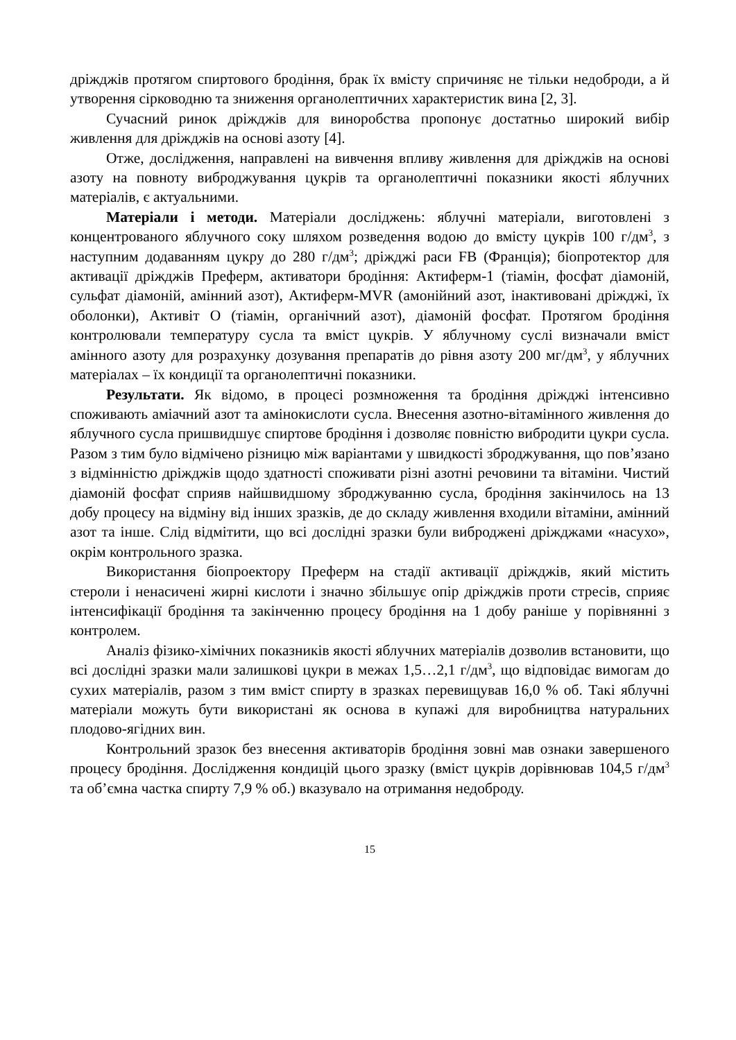дріжджів протягом спиртового бродіння, брак їх вмісту спричиняє не тільки недоброди, а й утворення сірководню та зниження органолептичних характеристик вина [2, 3].
Сучасний ринок дріжджів для виноробства пропонує достатньо широкий вибір живлення для дріжджів на основі азоту [4].
Отже, дослідження, направлені на вивчення впливу живлення для дріжджів на основі азоту на повноту виброджування цукрів та органолептичні показники якості яблучних матеріалів, є актуальними.
Матеріали і методи. Матеріали досліджень: яблучні матеріали, виготовлені з концентрованого яблучного соку шляхом розведення водою до вмісту цукрів 100 г/дм<sup>3</sup>, з наступним додаванням цукру до 280 г/дм<sup>3</sup>; дріжджі раси FB (Франція); біопротектор для активації дріжджів Преферм, активатори бродіння: Актиферм-1 (тіамін, фосфат діамоній, сульфат діамоній, амінний азот), Актиферм-MVR (амонійний азот, інактивовані дріжджі, їх оболонки), Активіт О (тіамін, органічний азот), діамоній фосфат. Протягом бродіння контролювали температуру сусла та вміст цукрів. У яблучному суслі визначали вміст амінного азоту для розрахунку дозування препаратів до рівня азоту 200 мг/дм<sup>3</sup>, у яблучних матеріалах – їх кондиції та органолептичні показники.
Результати. Як відомо, в процесі розмноження та бродіння дріжджі інтенсивно споживають аміачний азот та амінокислоти сусла. Внесення азотно-вітамінного живлення до яблучного сусла пришвидшує спиртове бродіння і дозволяє повністю вибродити цукри сусла. Разом з тим було відмічено різницю між варіантами у швидкості зброджування, що пов’язано з відмінністю дріжджів щодо здатності споживати різні азотні речовини та вітаміни. Чистий діамоній фосфат сприяв найшвидшому зброджуванню сусла, бродіння закінчилось на 13 добу процесу на відміну від інших зразків, де до складу живлення входили вітаміни, амінний азот та інше. Слід відмітити, що всі дослідні зразки були виброджені дріжджами «насухо», окрім контрольного зразка.
Використання біопроектору Преферм на стадії активації дріжджів, який містить стероли і ненасичені жирні кислоти і значно збільшує опір дріжджів проти стресів, сприяє інтенсифікації бродіння та закінченню процесу бродіння на 1 добу раніше у порівнянні з контролем.
Аналіз фізико-хімічних показників якості яблучних матеріалів дозволив встановити, що всі дослідні зразки мали залишкові цукри в межах 1,5…2,1 г/дм<sup>3</sup>, що відповідає вимогам до сухих матеріалів, разом з тим вміст спирту в зразках перевищував 16,0 % об. Такі яблучні матеріали можуть бути використані як основа в купажі для виробництва натуральних плодово-ягідних вин.
Контрольний зразок без внесення активаторів бродіння зовні мав ознаки завершеного процесу бродіння. Дослідження кондицій цього зразку (вміст цукрів дорівнював 104,5 г/дм<sup>3</sup> та об’ємна частка спирту 7,9 % об.) вказувало на отримання недоброду.
15